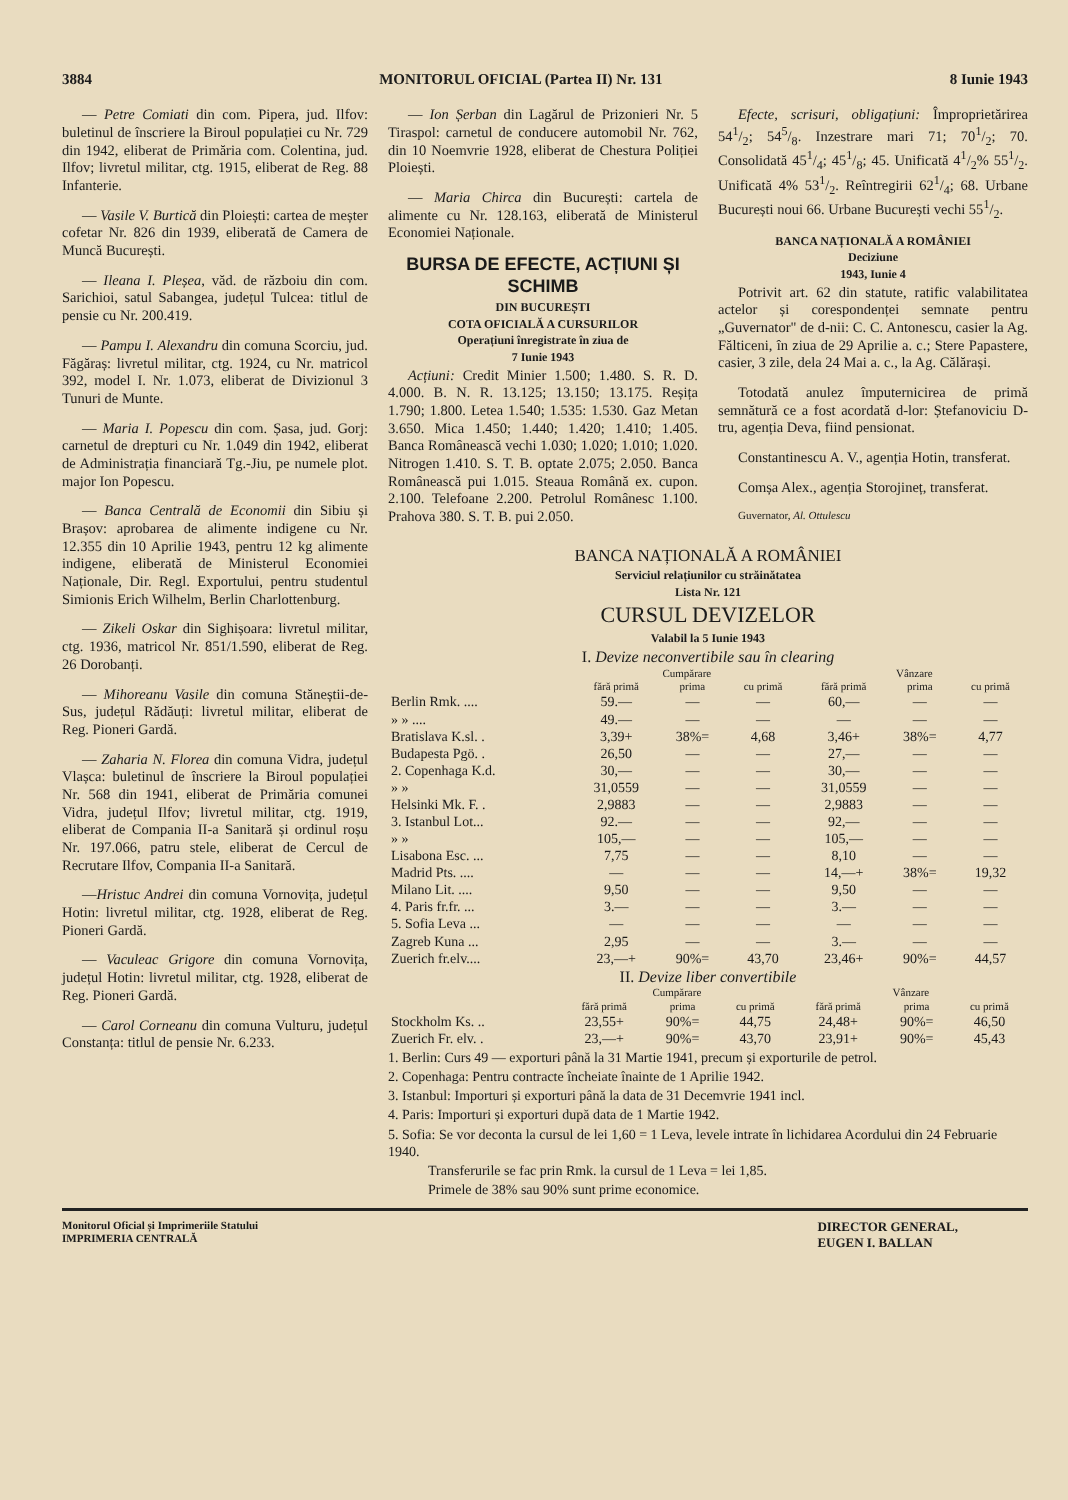3884 MONITORUL OFICIAL (Partea II) Nr. 131 8 Iunie 1943
— Petre Comiati din com. Pipera, jud. Ilfov: buletinul de înscriere la Biroul populației cu Nr. 729 din 1942, eliberat de Primăria com. Colentina, jud. Ilfov; livretul militar, ctg. 1915, eliberat de Reg. 88 Infanterie.
— Vasile V. Burtică din Ploiești: cartea de meșter cofetar Nr. 826 din 1939, eliberată de Camera de Muncă București.
— Ileana I. Pleșea, văd. de războiu din com. Sarichioi, satul Sabangea, județul Tulcea: titlul de pensie cu Nr. 200.419.
— Pampu I. Alexandru din comuna Scorciu, jud. Făgăraș: livretul militar, ctg. 1924, cu Nr. matricol 392, model I. Nr. 1.073, eliberat de Divizionul 3 Tunuri de Munte.
— Maria I. Popescu din com. Șasa, jud. Gorj: carnetul de drepturi cu Nr. 1.049 din 1942, eliberat de Administrația financiară Tg.-Jiu, pe numele plot. major Ion Popescu.
— Banca Centrală de Economii din Sibiu și Brașov: aprobarea de alimente indigene cu Nr. 12.355 din 10 Aprilie 1943, pentru 12 kg alimente indigene, eliberată de Ministerul Economiei Naționale, Dir. Regl. Exportului, pentru studentul Simionis Erich Wilhelm, Berlin Charlottenburg.
— Zikeli Oskar din Sighișoara: livretul militar, ctg. 1936, matricol Nr. 851/1.590, eliberat de Reg. 26 Dorobanți.
— Mihoreanu Vasile din comuna Stăneștii-de-Sus, județul Rădăuți: livretul militar, eliberat de Reg. Pioneri Gardă.
— Zaharia N. Florea din comuna Vidra, județul Vlașca: buletinul de înscriere la Biroul populației Nr. 568 din 1941, eliberat de Primăria comunei Vidra, județul Ilfov; livretul militar, ctg. 1919, eliberat de Compania II-a Sanitară și ordinul roșu Nr. 197.066, patru stele, eliberat de Cercul de Recrutare Ilfov, Compania II-a Sanitară.
—Hristuc Andrei din comuna Vornovița, județul Hotin: livretul militar, ctg. 1928, eliberat de Reg. Pioneri Gardă.
— Vaculeac Grigore din comuna Vornovița, județul Hotin: livretul militar, ctg. 1928, eliberat de Reg. Pioneri Gardă.
— Carol Corneanu din comuna Vulturu, județul Constanța: titlul de pensie Nr. 6.233.
— Ion Șerban din Lagărul de Prizonieri Nr. 5 Tiraspol: carnetul de conducere automobil Nr. 762, din 10 Noemvrie 1928, eliberat de Chestura Poliției Ploiești.
— Maria Chirca din București: cartela de alimente cu Nr. 128.163, eliberată de Ministerul Economiei Naționale.
BURSA DE EFECTE, ACȚIUNI ȘI SCHIMB
DIN BUCUREȘTI
COTA OFICIALĂ A CURSURILOR
Operațiuni înregistrate în ziua de
7 Iunie 1943
Acțiuni: Credit Minier 1.500; 1.480. S. R. D. 4.000. B. N. R. 13.125; 13.150; 13.175. Reșița 1.790; 1.800. Letea 1.540; 1.535: 1.530. Gaz Metan 3.650. Mica 1.450; 1.440; 1.420; 1.410; 1.405. Banca Românească vechi 1.030; 1.020; 1.010; 1.020. Nitrogen 1.410. S. T. B. optate 2.075; 2.050. Banca Românească pui 1.015. Steaua Română ex. cupon. 2.100. Telefoane 2.200. Petrolul Românesc 1.100. Prahova 380. S. T. B. pui 2.050.
Efecte, scrisuri, obligațiuni: Împroprietărirea 541/2; 545/8. Inzestrare mari 71; 701/2; 70. Consolidată 451/4; 451/8; 45. Unificată 41/2% 551/2. Unificată 4% 531/2. Reîntregirii 621/4; 68. Urbane București noui 66. Urbane București vechi 551/2.
BANCA NAȚIONALĂ A ROMÂNIEI
Deciziune
1943, Iunie 4
Potrivit art. 62 din statute, ratific valabilitatea actelor și corespondenței semnate pentru „Guvernator" de d-nii: C. C. Antonescu, casier la Ag. Fălticeni, în ziua de 29 Aprilie a. c.; Stere Papastere, casier, 3 zile, dela 24 Mai a. c., la Ag. Călărași.
Totodată anulez împuternicirea de primă semnătură ce a fost acordată d-lor: Ștefanoviciu D-tru, agenția Deva, fiind pensionat.
Constantinescu A. V., agenția Hotin, transferat.
Comșa Alex., agenția Storojineț, transferat.
Guvernator, Al. Ottulescu
BANCA NAȚIONALĂ A ROMÂNIEI
Serviciul relațiunilor cu străinătatea
Lista Nr. 121
CURSUL DEVIZELOR
Valabil la 5 Iunie 1943
I. Devize neconvertibile sau în clearing
| | Cumpărare | | | Vânzare | | |
| --- | --- | --- | --- | --- | --- | --- |
| | fără primă | prima | cu primă | fără primă | prima | cu primă |
| Berlin Rmk. .... | 59.— | — | — | 60,— | — | — |
| » » .... | 49.— | — | — | — | — | — |
| Bratislava K.sl. . | 3,39+ | 38%= | 4,68 | 3,46+ | 38%= | 4,77 |
| Budapesta Pgö. . | 26,50 | — | — | 27,— | — | — |
| 2. Copenhaga K.d. | 30,— | — | — | 30,— | — | — |
| » » | 31,0559 | — | — | 31,0559 | — | — |
| Helsinki Mk. F. . | 2,9883 | — | — | 2,9883 | — | — |
| 3. Istanbul Lot... | 92.— | — | — | 92,— | — | — |
| » » | 105,— | — | — | 105,— | — | — |
| Lisabona Esc. ... | 7,75 | — | — | 8,10 | — | — |
| Madrid Pts. .... | — | — | — | 14,—+ | 38%= | 19,32 |
| Milano Lit. .... | 9,50 | — | — | 9,50 | — | — |
| 4. Paris fr.fr. ... | 3.— | — | — | 3.— | — | — |
| 5. Sofia Leva ... | — | — | — | — | — | — |
| Zagreb Kuna ... | 2,95 | — | — | 3.— | — | — |
| Zuerich fr.elv.... | 23,—+ | 90%= | 43,70 | 23,46+ | 90%= | 44,57 |
II. Devize liber convertibile
| | Cumpărare | | | Vânzare | | |
| --- | --- | --- | --- | --- | --- | --- |
| | fără primă | prima | cu primă | fără primă | prima | cu primă |
| Stockholm Ks. .. | 23,55+ | 90%= | 44,75 | 24,48+ | 90%= | 46,50 |
| Zuerich Fr. elv. . | 23,—+ | 90%= | 43,70 | 23,91+ | 90%= | 45,43 |
1. Berlin: Curs 49 — exporturi până la 31 Martie 1941, precum și exporturile de petrol.
2. Copenhaga: Pentru contracte încheiate înainte de 1 Aprilie 1942.
3. Istanbul: Importuri și exporturi până la data de 31 Decemvrie 1941 incl.
4. Paris: Importuri și exporturi după data de 1 Martie 1942.
5. Sofia: Se vor deconta la cursul de lei 1,60 = 1 Leva, levele intrate în lichidarea Acordului din 24 Februarie 1940.
Transferurile se fac prin Rmk. la cursul de 1 Leva = lei 1,85.
Primele de 38% sau 90% sunt prime economice.
Monitorul Oficial și Imprimeriile Statului
IMPRIMERIA CENTRALĂ
DIRECTOR GENERAL,
EUGEN I. BALLAN